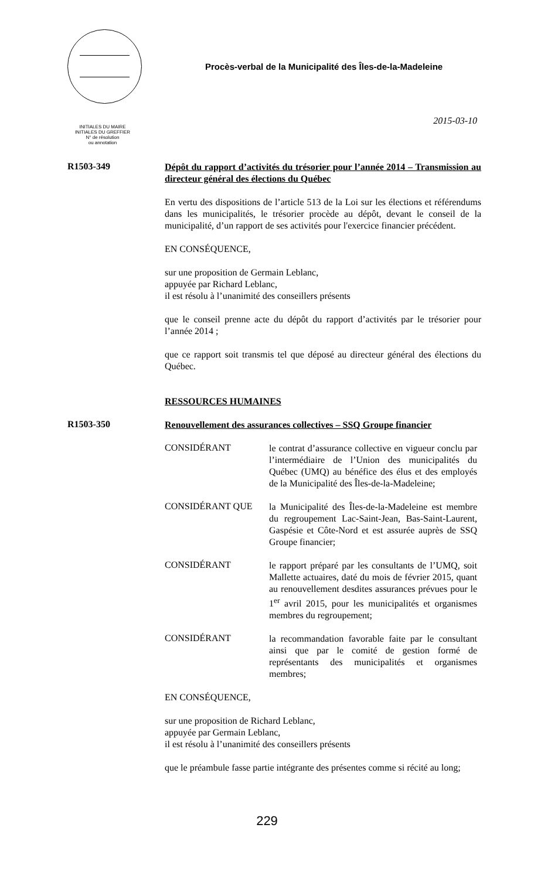INITIALES DU MAIRE INITIALES DU GREFFIER
N° de résolution
ou annotation
Procès-verbal de la Municipalité des Îles-de-la-Madeleine
2015-03-10
R1503-349
Dépôt du rapport d’activités du trésorier pour l’année 2014 – Transmission au directeur général des élections du Québec
En vertu des dispositions de l’article 513 de la Loi sur les élections et référendums dans les municipalités, le trésorier procède au dépôt, devant le conseil de la municipalité, d’un rapport de ses activités pour l'exercice financier précédent.
EN CONSÉQUENCE,
sur une proposition de Germain Leblanc,
appuyée par Richard Leblanc,
il est résolu à l’unanimité des conseillers présents
que le conseil prenne acte du dépôt du rapport d’activités par le trésorier pour l’année 2014 ;
que ce rapport soit transmis tel que déposé au directeur général des élections du Québec.
RESSOURCES HUMAINES
R1503-350
Renouvellement des assurances collectives – SSQ Groupe financier
CONSIDÉRANT
le contrat d’assurance collective en vigueur conclu par l’intermédiaire de l’Union des municipalités du Québec (UMQ) au bénéfice des élus et des employés de la Municipalité des Îles-de-la-Madeleine;
CONSIDÉRANT QUE
la Municipalité des Îles-de-la-Madeleine est membre du regroupement Lac-Saint-Jean, Bas-Saint-Laurent, Gaspésie et Côte-Nord et est assurée auprès de SSQ Groupe financier;
CONSIDÉRANT
le rapport préparé par les consultants de l’UMQ, soit Mallette actuaires, daté du mois de février 2015, quant au renouvellement desdites assurances prévues pour le 1<sup>er</sup> avril 2015, pour les municipalités et organismes membres du regroupement;
CONSIDÉRANT
la recommandation favorable faite par le consultant ainsi que par le comité de gestion formé de représentants des municipalités et organismes membres;
EN CONSÉQUENCE,
sur une proposition de Richard Leblanc,
appuyée par Germain Leblanc,
il est résolu à l’unanimité des conseillers présents
que le préambule fasse partie intégrante des présentes comme si récité au long;
229